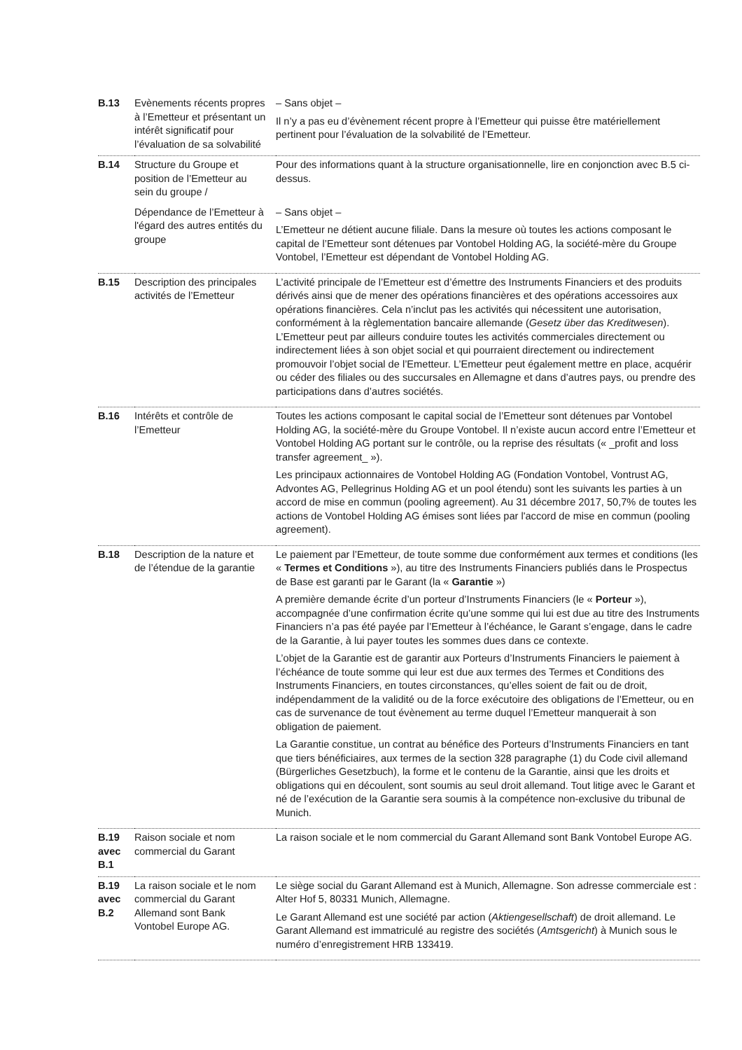| B.13 | Evènements récents propres à l’Emetteur et présentant un intérêt significatif pour l’évaluation de sa solvabilité | – Sans objet – Il n’y a pas eu d’évènement récent propre à l’Emetteur qui puisse être matériellement pertinent pour l’évaluation de la solvabilité de l’Emetteur. |
| B.14 | Structure du Groupe et position de l’Emetteur au sein du groupe / | Pour des informations quant à la structure organisationnelle, lire en conjonction avec B.5 ci-dessus. |
| | Dépendance de l’Emetteur à l'égard des autres entités du groupe | – Sans objet – L’Emetteur ne détient aucune filiale. Dans la mesure où toutes les actions composant le capital de l’Emetteur sont détenues par Vontobel Holding AG, la société-mère du Groupe Vontobel, l’Emetteur est dépendant de Vontobel Holding AG. |
| B.15 | Description des principales activités de l’Emetteur | L’activité principale de l’Emetteur est d’émettre des Instruments Financiers et des produits dérivés ainsi que de mener des opérations financières et des opérations accessoires aux opérations financières. Cela n’inclut pas les activités qui nécessitent une autorisation, conformément à la règlementation bancaire allemande ( Gesetz über das Kreditwesen ). L’Emetteur peut par ailleurs conduire toutes les activités commerciales directement ou indirectement liées à son objet social et qui pourraient directement ou indirectement promouvoir l’objet social de l’Emetteur. L’Emetteur peut également mettre en place, acquérir ou céder des filiales ou des succursales en Allemagne et dans d’autres pays, ou prendre des participations dans d’autres sociétés. |
| B.16 | Intérêts et contrôle de l’Emetteur | Toutes les actions composant le capital social de l’Emetteur sont détenues par Vontobel Holding AG, la société-mère du Groupe Vontobel. Il n’existe aucun accord entre l’Emetteur et Vontobel Holding AG portant sur le contrôle, ou la reprise des résultats (« _profit and loss transfer agreement_ »). Les principaux actionnaires de Vontobel Holding AG (Fondation Vontobel, Vontrust AG, Advontes AG, Pellegrinus Holding AG et un pool étendu) sont les suivants les parties à un accord de mise en commun (pooling agreement). Au 31 décembre 2017, 50,7% de toutes les actions de Vontobel Holding AG émises sont liées par l'accord de mise en commun (pooling agreement). |
| B.18 | Description de la nature et de l’étendue de la garantie | Le paiement par l’Emetteur, de toute somme due conformément aux termes et conditions (les « Termes et Conditions »), au titre des Instruments Financiers publiés dans le Prospectus de Base est garanti par le Garant (la « Garantie ») A première demande écrite d’un porteur d’Instruments Financiers (le « Porteur »), accompagnée d’une confirmation écrite qu’une somme qui lui est due au titre des Instruments Financiers n’a pas été payée par l’Emetteur à l’échéance, le Garant s’engage, dans le cadre de la Garantie, à lui payer toutes les sommes dues dans ce contexte. L’objet de la Garantie est de garantir aux Porteurs d’Instruments Financiers le paiement à l’échéance de toute somme qui leur est due aux termes des Termes et Conditions des Instruments Financiers, en toutes circonstances, qu’elles soient de fait ou de droit, indépendamment de la validité ou de la force exécutoire des obligations de l’Emetteur, ou en cas de survenance de tout évènement au terme duquel l’Emetteur manquerait à son obligation de paiement. La Garantie constitue, un contrat au bénéfice des Porteurs d’Instruments Financiers en tant que tiers bénéficiaires, aux termes de la section 328 paragraphe (1) du Code civil allemand (Bürgerliches Gesetzbuch), la forme et le contenu de la Garantie, ainsi que les droits et obligations qui en découlent, sont soumis au seul droit allemand. Tout litige avec le Garant et né de l’exécution de la Garantie sera soumis à la compétence non-exclusive du tribunal de Munich. |
| B.19 avec B.1 | Raison sociale et nom commercial du Garant | La raison sociale et le nom commercial du Garant Allemand sont Bank Vontobel Europe AG. |
| B.19 avec B.2 | La raison sociale et le nom commercial du Garant Allemand sont Bank Vontobel Europe AG. | Le siège social du Garant Allemand est à Munich, Allemagne. Son adresse commerciale est : Alter Hof 5, 80331 Munich, Allemagne. Le Garant Allemand est une société par action ( Aktiengesellschaft ) de droit allemand. Le Garant Allemand est immatriculé au registre des sociétés ( Amtsgericht ) à Munich sous le numéro d’enregistrement HRB 133419. |